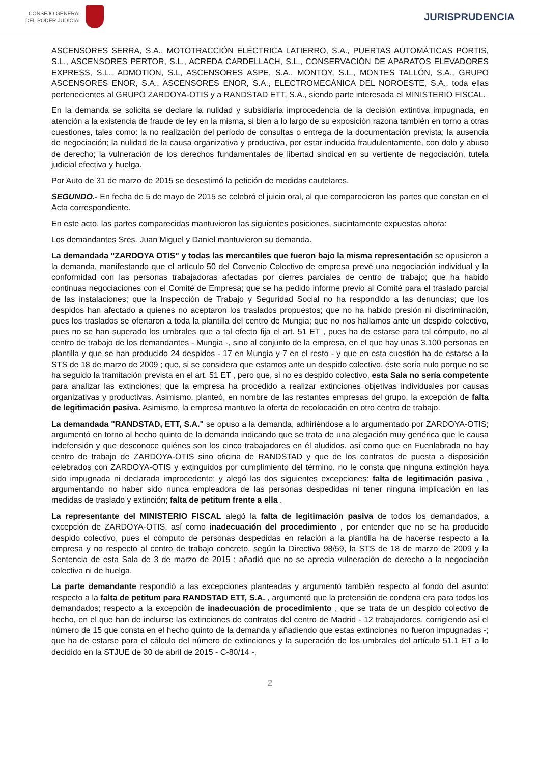CONSEJO GENERAL
DEL PODER JUDICIAL
JURISPRUDENCIA
ASCENSORES SERRA, S.A., MOTOTRACCIÓN ELÉCTRICA LATIERRO, S.A., PUERTAS AUTOMÁTICAS PORTIS, S.L., ASCENSORES PERTOR, S.L., ACREDA CARDELLACH, S.L., CONSERVACIÓN DE APARATOS ELEVADORES EXPRESS, S.L., ADMOTION, S.L, ASCENSORES ASPE, S.A., MONTOY, S.L., MONTES TALLÓN, S.A., GRUPO ASCENSORES ENOR, S.A., ASCENSORES ENOR, S.A., ELECTROMECÁNICA DEL NOROESTE, S.A., toda ellas pertenecientes al GRUPO ZARDOYA-OTIS y a RANDSTAD ETT, S.A., siendo parte interesada el MINISTERIO FISCAL.
En la demanda se solicita se declare la nulidad y subsidiaria improcedencia de la decisión extintiva impugnada, en atención a la existencia de fraude de ley en la misma, si bien a lo largo de su exposición razona también en torno a otras cuestiones, tales como: la no realización del período de consultas o entrega de la documentación prevista; la ausencia de negociación; la nulidad de la causa organizativa y productiva, por estar inducida fraudulentamente, con dolo y abuso de derecho; la vulneración de los derechos fundamentales de libertad sindical en su vertiente de negociación, tutela judicial efectiva y huelga.
Por Auto de 31 de marzo de 2015 se desestimó la petición de medidas cautelares.
SEGUNDO.- En fecha de 5 de mayo de 2015 se celebró el juicio oral, al que comparecieron las partes que constan en el Acta correspondiente.
En este acto, las partes comparecidas mantuvieron las siguientes posiciones, sucintamente expuestas ahora:
Los demandantes Sres. Juan Miguel y Daniel mantuvieron su demanda.
La demandada "ZARDOYA OTIS" y todas las mercantiles que fueron bajo la misma representación se opusieron a la demanda, manifestando que el artículo 50 del Convenio Colectivo de empresa prevé una negociación individual y la conformidad con las personas trabajadoras afectadas por cierres parciales de centro de trabajo; que ha habido continuas negociaciones con el Comité de Empresa; que se ha pedido informe previo al Comité para el traslado parcial de las instalaciones; que la Inspección de Trabajo y Seguridad Social no ha respondido a las denuncias; que los despidos han afectado a quienes no aceptaron los traslados propuestos; que no ha habido presión ni discriminación, pues los traslados se ofertaron a toda la plantilla del centro de Mungia; que no nos hallamos ante un despido colectivo, pues no se han superado los umbrales que a tal efecto fija el art. 51 ET , pues ha de estarse para tal cómputo, no al centro de trabajo de los demandantes - Mungia -, sino al conjunto de la empresa, en el que hay unas 3.100 personas en plantilla y que se han producido 24 despidos - 17 en Mungia y 7 en el resto - y que en esta cuestión ha de estarse a la STS de 18 de marzo de 2009 ; que, si se considera que estamos ante un despido colectivo, éste sería nulo porque no se ha seguido la tramitación prevista en el art. 51 ET , pero que, si no es despido colectivo, esta Sala no sería competente para analizar las extinciones; que la empresa ha procedido a realizar extinciones objetivas individuales por causas organizativas y productivas. Asimismo, planteó, en nombre de las restantes empresas del grupo, la excepción de falta de legitimación pasiva. Asimismo, la empresa mantuvo la oferta de recolocación en otro centro de trabajo.
La demandada "RANDSTAD, ETT, S.A." se opuso a la demanda, adhiriéndose a lo argumentado por ZARDOYA-OTIS; argumentó en torno al hecho quinto de la demanda indicando que se trata de una alegación muy genérica que le causa indefensión y que desconoce quiénes son los cinco trabajadores en él aludidos, así como que en Fuenlabrada no hay centro de trabajo de ZARDOYA-OTIS sino oficina de RANDSTAD y que de los contratos de puesta a disposición celebrados con ZARDOYA-OTIS y extinguidos por cumplimiento del término, no le consta que ninguna extinción haya sido impugnada ni declarada improcedente; y alegó las dos siguientes excepciones: falta de legitimación pasiva , argumentando no haber sido nunca empleadora de las personas despedidas ni tener ninguna implicación en las medidas de traslado y extinción; falta de petitum frente a ella .
La representante del MINISTERIO FISCAL alegó la falta de legitimación pasiva de todos los demandados, a excepción de ZARDOYA-OTIS, así como inadecuación del procedimiento , por entender que no se ha producido despido colectivo, pues el cómputo de personas despedidas en relación a la plantilla ha de hacerse respecto a la empresa y no respecto al centro de trabajo concreto, según la Directiva 98/59, la STS de 18 de marzo de 2009 y la Sentencia de esta Sala de 3 de marzo de 2015 ; añadió que no se aprecia vulneración de derecho a la negociación colectiva ni de huelga.
La parte demandante respondió a las excepciones planteadas y argumentó también respecto al fondo del asunto: respecto a la falta de petitum para RANDSTAD ETT, S.A. , argumentó que la pretensión de condena era para todos los demandados; respecto a la excepción de inadecuación de procedimiento , que se trata de un despido colectivo de hecho, en el que han de incluirse las extinciones de contratos del centro de Madrid - 12 trabajadores, corrigiendo así el número de 15 que consta en el hecho quinto de la demanda y añadiendo que estas extinciones no fueron impugnadas -; que ha de estarse para el cálculo del número de extinciones y la superación de los umbrales del artículo 51.1 ET a lo decidido en la STJUE de 30 de abril de 2015 - C-80/14 -,
2